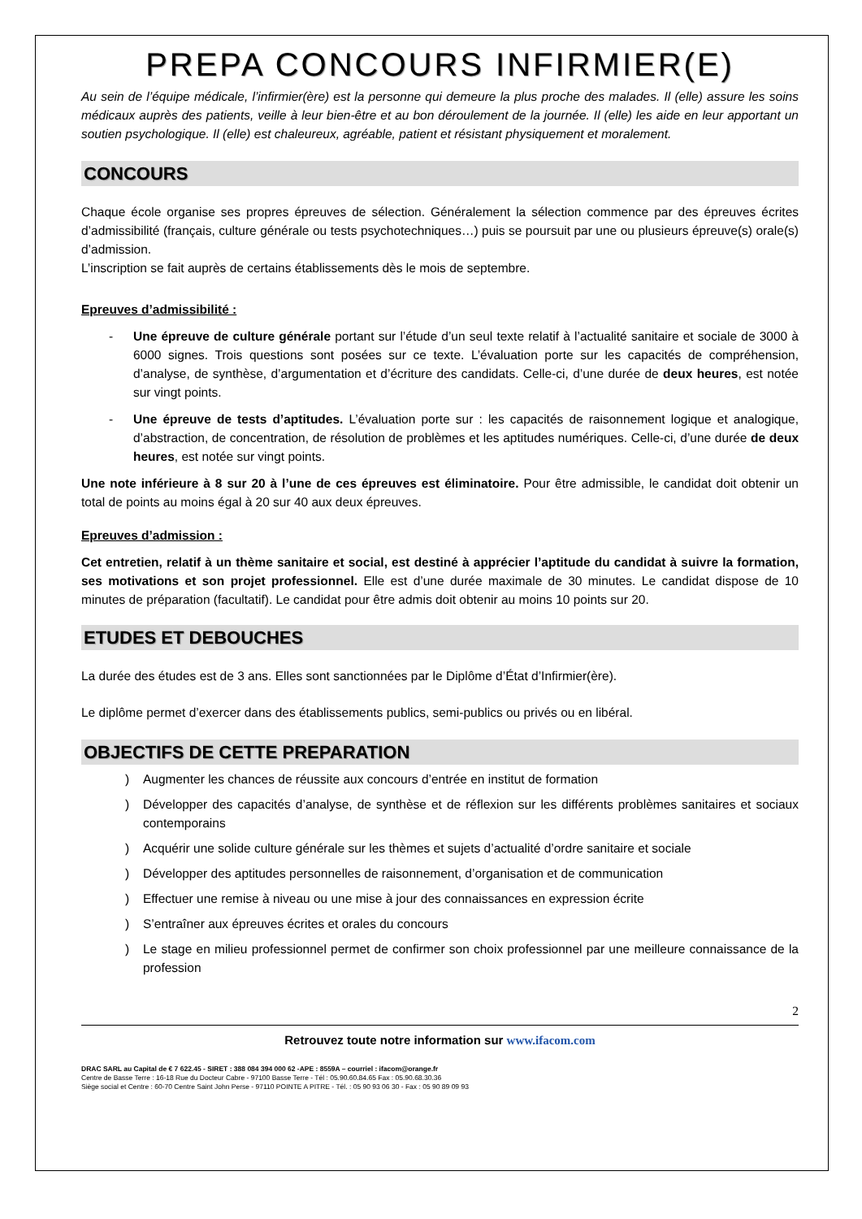PREPA CONCOURS INFIRMIER(E)
Au sein de l’équipe médicale, l’infirmier(ère) est la personne qui demeure la plus proche des malades. Il (elle) assure les soins médicaux auprès des patients, veille à leur bien-être et au bon déroulement de la journée. Il (elle) les aide en leur apportant un soutien psychologique. Il (elle) est chaleureux, agréable, patient et résistant physiquement et moralement.
CONCOURS
Chaque école organise ses propres épreuves de sélection. Généralement la sélection commence par des épreuves écrites d’admissibilité (français, culture générale ou tests psychotechniques…) puis se poursuit par une ou plusieurs épreuve(s) orale(s) d’admission.
L’inscription se fait auprès de certains établissements dès le mois de septembre.
Epreuves d’admissibilité :
- Une épreuve de culture générale portant sur l’étude d’un seul texte relatif à l’actualité sanitaire et sociale de 3000 à 6000 signes. Trois questions sont posées sur ce texte. L’évaluation porte sur les capacités de compréhension, d’analyse, de synthèse, d’argumentation et d’écriture des candidats. Celle-ci, d’une durée de deux heures, est notée sur vingt points.
- Une épreuve de tests d’aptitudes. L’évaluation porte sur : les capacités de raisonnement logique et analogique, d’abstraction, de concentration, de résolution de problèmes et les aptitudes numériques. Celle-ci, d’une durée de deux heures, est notée sur vingt points.
Une note inférieure à 8 sur 20 à l’une de ces épreuves est éliminatoire. Pour être admissible, le candidat doit obtenir un total de points au moins égal à 20 sur 40 aux deux épreuves.
Epreuves d’admission :
Cet entretien, relatif à un thème sanitaire et social, est destiné à apprécier l’aptitude du candidat à suivre la formation, ses motivations et son projet professionnel. Elle est d’une durée maximale de 30 minutes. Le candidat dispose de 10 minutes de préparation (facultatif). Le candidat pour être admis doit obtenir au moins 10 points sur 20.
ETUDES ET DEBOUCHES
La durée des études est de 3 ans. Elles sont sanctionnées par le Diplôme d’État d’Infirmier(ère).
Le diplôme permet d’exercer dans des établissements publics, semi-publics ou privés ou en libéral.
OBJECTIFS DE CETTE PREPARATION
) Augmenter les chances de réussite aux concours d’entrée en institut de formation
) Développer des capacités d’analyse, de synthèse et de réflexion sur les différents problèmes sanitaires et sociaux contemporains
) Acquérir une solide culture générale sur les thèmes et sujets d’actualité d’ordre sanitaire et sociale
) Développer des aptitudes personnelles de raisonnement, d’organisation et de communication
) Effectuer une remise à niveau ou une mise à jour des connaissances en expression écrite
) S’entraîner aux épreuves écrites et orales du concours
) Le stage en milieu professionnel permet de confirmer son choix professionnel par une meilleure connaissance de la profession
2
Retrouvez toute notre information sur www.ifacom.com
DRAC SARL au Capital de € 7 622.45 - SIRET : 388 084 394 000 62 -APE : 8559A – courriel : ifacom@orange.fr
Centre de Basse Terre : 16-18 Rue du Docteur Cabre - 97100 Basse Terre - Tél : 05.90.60.84.65 Fax : 05.90.68.30.36
Siège social et Centre : 60-70 Centre Saint John Perse - 97110 POINTE A PITRE - Tél. : 05 90 93 06 30 - Fax : 05 90 89 09 93